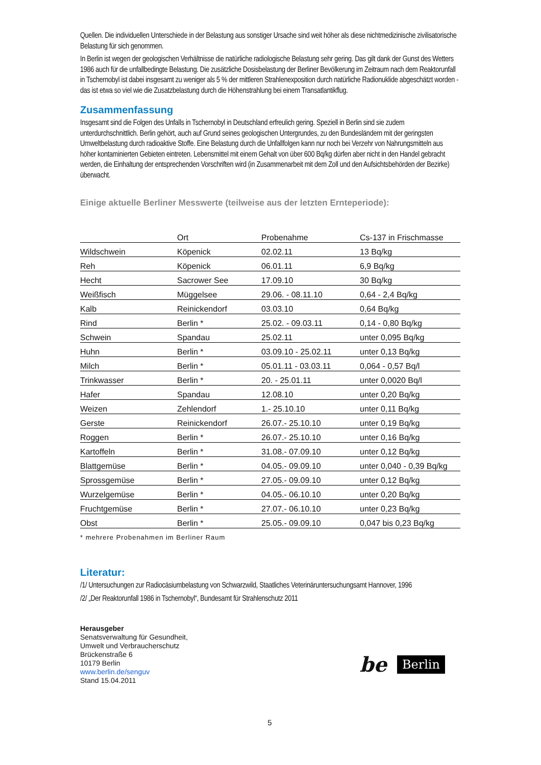Quellen. Die individuellen Unterschiede in der Belastung aus sonstiger Ursache sind weit höher als diese nichtmedizinische zivilisatorische Belastung für sich genommen.
In Berlin ist wegen der geologischen Verhältnisse die natürliche radiologische Belastung sehr gering. Das gilt dank der Gunst des Wetters 1986 auch für die unfallbedingte Belastung. Die zusätzliche Dosisbelastung der Berliner Bevölkerung im Zeitraum nach dem Reaktorunfall in Tschernobyl ist dabei insgesamt zu weniger als 5 % der mittleren Strahlenexposition durch natürliche Radionuklide abgeschätzt worden - das ist etwa so viel wie die Zusatzbelastung durch die Höhenstrahlung bei einem Transatlantikflug.
Zusammenfassung
Insgesamt sind die Folgen des Unfalls in Tschernobyl in Deutschland erfreulich gering. Speziell in Berlin sind sie zudem unterdurchschnittlich. Berlin gehört, auch auf Grund seines geologischen Untergrundes, zu den Bundesländern mit der geringsten Umweltbelastung durch radioaktive Stoffe. Eine Belastung durch die Unfallfolgen kann nur noch bei Verzehr von Nahrungsmitteln aus höher kontaminierten Gebieten eintreten. Lebensmittel mit einem Gehalt von über 600 Bq/kg dürfen aber nicht in den Handel gebracht werden, die Einhaltung der entsprechenden Vorschriften wird (in Zusammenarbeit mit dem Zoll und den Aufsichtsbehörden der Bezirke) überwacht.
Einige aktuelle Berliner Messwerte (teilweise aus der letzten Ernteperiode):
| | Ort | Probenahme | Cs-137 in Frischmasse |
| --- | --- | --- | --- |
| Wildschwein | Köpenick | 02.02.11 | 13 Bq/kg |
| Reh | Köpenick | 06.01.11 | 6,9 Bq/kg |
| Hecht | Sacrower See | 17.09.10 | 30 Bq/kg |
| Weißfisch | Müggelsee | 29.06. - 08.11.10 | 0,64 - 2,4 Bq/kg |
| Kalb | Reinickendorf | 03.03.10 | 0,64 Bq/kg |
| Rind | Berlin * | 25.02. - 09.03.11 | 0,14 - 0,80 Bq/kg |
| Schwein | Spandau | 25.02.11 | unter 0,095 Bq/kg |
| Huhn | Berlin * | 03.09.10 - 25.02.11 | unter 0,13 Bq/kg |
| Milch | Berlin * | 05.01.11 - 03.03.11 | 0,064 - 0,57 Bq/l |
| Trinkwasser | Berlin * | 20. - 25.01.11 | unter 0,0020 Bq/l |
| Hafer | Spandau | 12.08.10 | unter 0,20 Bq/kg |
| Weizen | Zehlendorf | 1.- 25.10.10 | unter 0,11 Bq/kg |
| Gerste | Reinickendorf | 26.07.- 25.10.10 | unter 0,19 Bq/kg |
| Roggen | Berlin * | 26.07.- 25.10.10 | unter 0,16 Bq/kg |
| Kartoffeln | Berlin * | 31.08.- 07.09.10 | unter 0,12 Bq/kg |
| Blattgemüse | Berlin * | 04.05.- 09.09.10 | unter 0,040 - 0,39 Bq/kg |
| Sprossgemüse | Berlin * | 27.05.- 09.09.10 | unter 0,12 Bq/kg |
| Wurzelgemüse | Berlin * | 04.05.- 06.10.10 | unter 0,20 Bq/kg |
| Fruchtgemüse | Berlin * | 27.07.- 06.10.10 | unter 0,23 Bq/kg |
| Obst | Berlin * | 25.05.- 09.09.10 | 0,047 bis 0,23 Bq/kg |
* mehrere Probenahmen im Berliner Raum
Literatur:
/1/ Untersuchungen zur Radiocäsiumbelastung von Schwarzwild, Staatliches Veterinäruntersuchungsamt Hannover, 1996
/2/ „Der Reaktorunfall 1986 in Tschernobyl“, Bundesamt für Strahlenschutz 2011
Herausgeber
Senatsverwaltung für Gesundheit,
Umwelt und Verbraucherschutz
Brückenstraße 6
10179 Berlin
www.berlin.de/senguv
Stand 15.04.2011
be Berlin
5